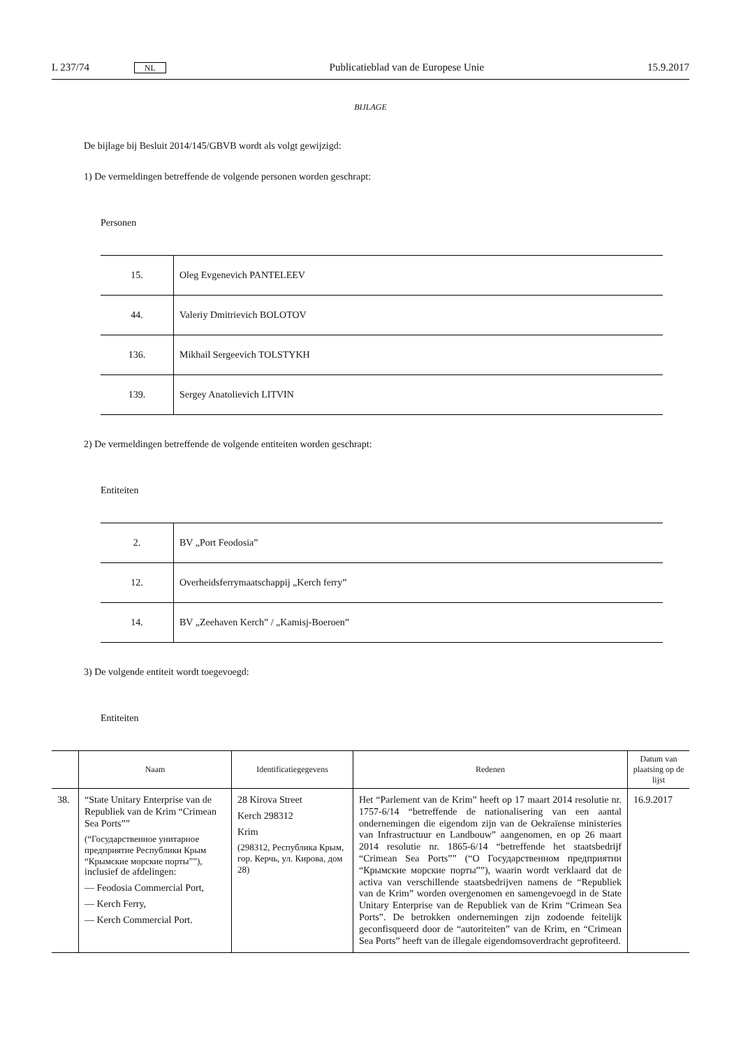L 237/74 NL Publicatieblad van de Europese Unie 15.9.2017
BIJLAGE
De bijlage bij Besluit 2014/145/GBVB wordt als volgt gewijzigd:
1) De vermeldingen betreffende de volgende personen worden geschrapt:
Personen
| 15. | Oleg Evgenevich PANTELEEV |
| 44. | Valeriy Dmitrievich BOLOTOV |
| 136. | Mikhail Sergeevich TOLSTYKH |
| 139. | Sergey Anatolievich LITVIN |
2) De vermeldingen betreffende de volgende entiteiten worden geschrapt:
Entiteiten
| 2. | BV „Port Feodosia” |
| 12. | Overheidsferrymaatschappij „Kerch ferry” |
| 14. | BV „Zeehaven Kerch” / „Kamisj-Boeroen” |
3) De volgende entiteit wordt toegevoegd:
Entiteiten
| | Naam | Identificatiegegevens | Redenen | Datum van plaatsing op de lijst |
| --- | --- | --- | --- | --- |
| 38. | “State Unitary Enterprise van de Republiek van de Krim “Crimean Sea Ports”” (“Государственное унитарное предприятие Республики Крым “Крымские морские порты””), inclusief de afdelingen: — Feodosia Commercial Port, — Kerch Ferry, — Kerch Commercial Port. | 28 Kirova Street Kerch 298312 Krim (298312, Республика Крым, гор. Керчь, ул. Кирова, дом 28) | Het “Parlement van de Krim” heeft op 17 maart 2014 resolutie nr. 1757-6/14 “betreffende de nationalisering van een aantal ondernemingen die eigendom zijn van de Oekraïense ministeries van Infrastructuur en Landbouw” aangenomen, en op 26 maart 2014 resolutie nr. 1865-6/14 “betreffende het staatsbedrijf “Crimean Sea Ports”” (“О Государственном предприятии “Крымские морские порты””), waarin wordt verklaard dat de activa van verschillende staatsbedrijven namens de “Republiek van de Krim” worden overgenomen en samengevoegd in de State Unitary Enterprise van de Republiek van de Krim “Crimean Sea Ports”. De betrokken ondernemingen zijn zodoende feitelijk geconfisqueerd door de “autoriteiten” van de Krim, en “Crimean Sea Ports” heeft van de illegale eigendomsoverdracht geprofiteerd. | 16.9.2017 |